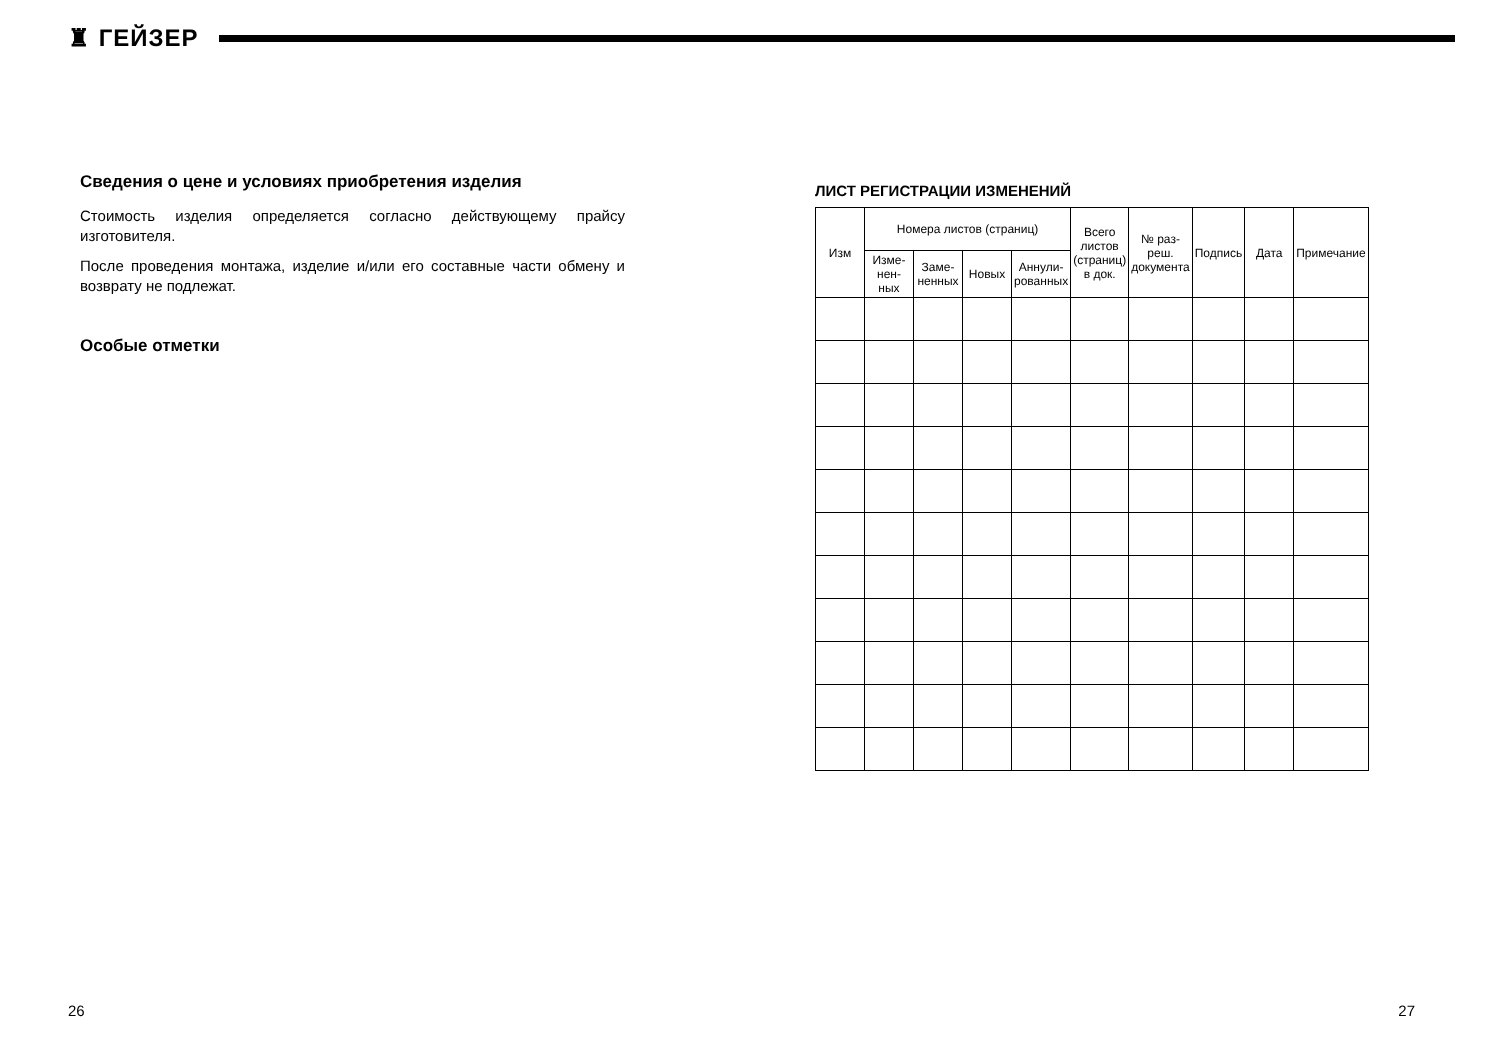♜ ГЕЙЗЕР
Сведения о цене и условиях приобретения изделия
Стоимость изделия определяется согласно действующему прайсу изготовителя.
После проведения монтажа, изделие и/или его составные части обмену и возврату не подлежат.
Особые отметки
ЛИСТ РЕГИСТРАЦИИ ИЗМЕНЕНИЙ
| Изм | Номера листов (страниц) | | | | Всего листов (страниц) в док. | № раз-реш. документа | Подпись | Дата | Примечание |
| --- | --- | --- | --- | --- | --- | --- | --- | --- | --- |
| | Изме-нен-ных | Заме-ненных | Новых | Аннули-рованных | | | | | |
26 27